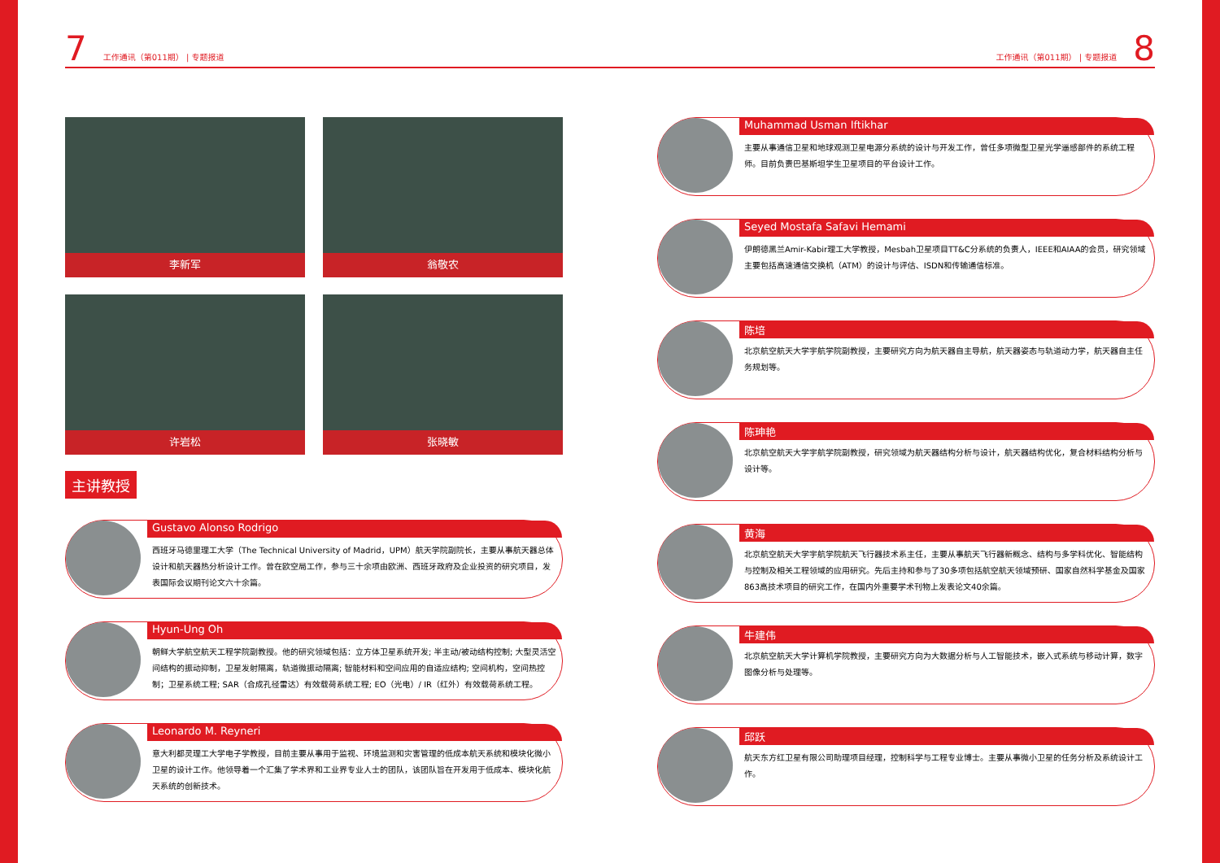7 工作通讯（第011期） | 专题报道
工作通讯（第011期） | 专题报道 8
李新军
翁敬农
许岩松
张晓敏
主讲教授
Gustavo Alonso Rodrigo
西班牙马德里理工大学（The Technical University of Madrid，UPM）航天学院副院长，主要从事航天器总体设计和航天器热分析设计工作。曾在欧空局工作，参与三十余项由欧洲、西班牙政府及企业投资的研究项目，发表国际会议期刊论文六十余篇。
Hyun-Ung Oh
朝鲜大学航空航天工程学院副教授。他的研究领域包括：立方体卫星系统开发; 半主动/被动结构控制; 大型灵活空间结构的振动抑制，卫星发射隔离，轨道微振动隔离; 智能材料和空间应用的自适应结构; 空间机构，空间热控制；卫星系统工程; SAR（合成孔径雷达）有效载荷系统工程; EO（光电）/ IR（红外）有效载荷系统工程。
Leonardo M. Reyneri
意大利都灵理工大学电子学教授，目前主要从事用于监视、环境监测和灾害管理的低成本航天系统和模块化微小卫星的设计工作。他领导着一个汇集了学术界和工业界专业人士的团队，该团队旨在开发用于低成本、模块化航天系统的创新技术。
Muhammad Usman Iftikhar
主要从事通信卫星和地球观测卫星电源分系统的设计与开发工作，曾任多项微型卫星光学遥感部件的系统工程师。目前负责巴基斯坦学生卫星项目的平台设计工作。
Seyed Mostafa Safavi Hemami
伊朗德黑兰Amir-Kabir理工大学教授，Mesbah卫星项目TT&C分系统的负责人，IEEE和AIAA的会员，研究领域主要包括高速通信交换机（ATM）的设计与评估、ISDN和传输通信标准。
陈培
北京航空航天大学宇航学院副教授，主要研究方向为航天器自主导航，航天器姿态与轨道动力学，航天器自主任务规划等。
陈珅艳
北京航空航天大学宇航学院副教授，研究领域为航天器结构分析与设计，航天器结构优化，复合材料结构分析与设计等。
黄海
北京航空航天大学宇航学院航天飞行器技术系主任，主要从事航天飞行器新概念、结构与多学科优化、智能结构与控制及相关工程领域的应用研究。先后主持和参与了30多项包括航空航天领域预研、国家自然科学基金及国家863高技术项目的研究工作，在国内外重要学术刊物上发表论文40余篇。
牛建伟
北京航空航天大学计算机学院教授，主要研究方向为大数据分析与人工智能技术，嵌入式系统与移动计算，数字图像分析与处理等。
邱跃
航天东方红卫星有限公司助理项目经理，控制科学与工程专业博士。主要从事微小卫星的任务分析及系统设计工作。